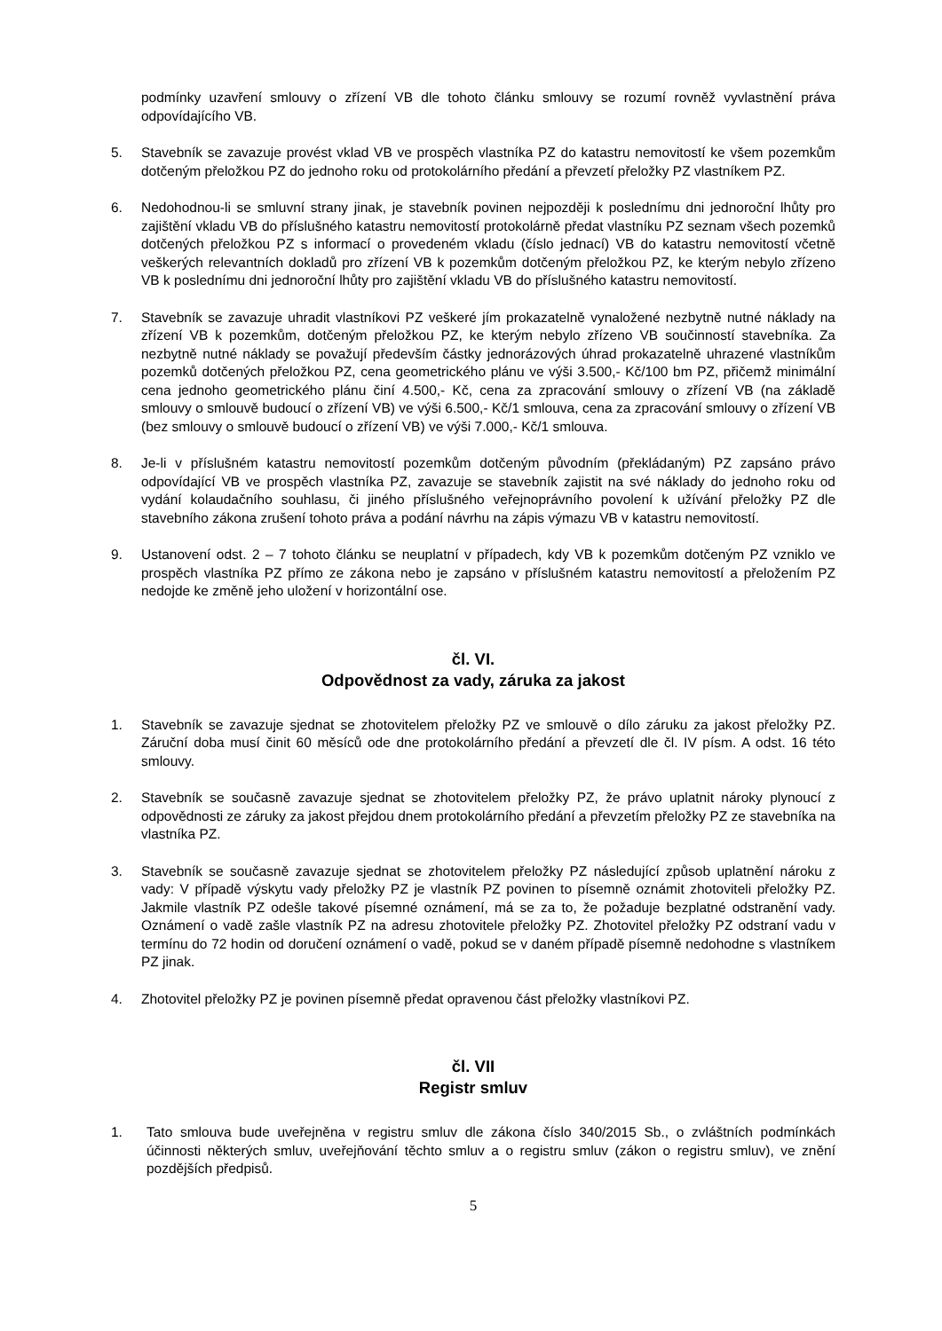podmínky uzavření smlouvy o zřízení VB dle tohoto článku smlouvy se rozumí rovněž vyvlastnění práva odpovídajícího VB.
5. Stavebník se zavazuje provést vklad VB ve prospěch vlastníka PZ do katastru nemovitostí ke všem pozemkům dotčeným přeložkou PZ do jednoho roku od protokolárního předání a převzetí přeložky PZ vlastníkem PZ.
6. Nedohodnou-li se smluvní strany jinak, je stavebník povinen nejpozději k poslednímu dni jednoroční lhůty pro zajištění vkladu VB do příslušného katastru nemovitostí protokolárně předat vlastníku PZ seznam všech pozemků dotčených přeložkou PZ s informací o provedeném vkladu (číslo jednací) VB do katastru nemovitostí včetně veškerých relevantních dokladů pro zřízení VB k pozemkům dotčeným přeložkou PZ, ke kterým nebylo zřízeno VB k poslednímu dni jednoroční lhůty pro zajištění vkladu VB do příslušného katastru nemovitostí.
7. Stavebník se zavazuje uhradit vlastníkovi PZ veškeré jím prokazatelně vynaložené nezbytně nutné náklady na zřízení VB k pozemkům, dotčeným přeložkou PZ, ke kterým nebylo zřízeno VB součinností stavebníka. Za nezbytně nutné náklady se považují především částky jednorázových úhrad prokazatelně uhrazené vlastníkům pozemků dotčených přeložkou PZ, cena geometrického plánu ve výši 3.500,- Kč/100 bm PZ, přičemž minimální cena jednoho geometrického plánu činí 4.500,- Kč, cena za zpracování smlouvy o zřízení VB (na základě smlouvy o smlouvě budoucí o zřízení VB) ve výši 6.500,- Kč/1 smlouva, cena za zpracování smlouvy o zřízení VB (bez smlouvy o smlouvě budoucí o zřízení VB) ve výši 7.000,- Kč/1 smlouva.
8. Je-li v příslušném katastru nemovitostí pozemkům dotčeným původním (překládaným) PZ zapsáno právo odpovídající VB ve prospěch vlastníka PZ, zavazuje se stavebník zajistit na své náklady do jednoho roku od vydání kolaudačního souhlasu, či jiného příslušného veřejnoprávního povolení k užívání přeložky PZ dle stavebního zákona zrušení tohoto práva a podání návrhu na zápis výmazu VB v katastru nemovitostí.
9. Ustanovení odst. 2 – 7 tohoto článku se neuplatní v případech, kdy VB k pozemkům dotčeným PZ vzniklo ve prospěch vlastníka PZ přímo ze zákona nebo je zapsáno v příslušném katastru nemovitostí a přeložením PZ nedojde ke změně jeho uložení v horizontální ose.
čl. VI.
Odpovědnost za vady, záruka za jakost
1. Stavebník se zavazuje sjednat se zhotovitelem přeložky PZ ve smlouvě o dílo záruku za jakost přeložky PZ. Záruční doba musí činit 60 měsíců ode dne protokolárního předání a převzetí dle čl. IV písm. A odst. 16 této smlouvy.
2. Stavebník se současně zavazuje sjednat se zhotovitelem přeložky PZ, že právo uplatnit nároky plynoucí z odpovědnosti ze záruky za jakost přejdou dnem protokolárního předání a převzetím přeložky PZ ze stavebníka na vlastníka PZ.
3. Stavebník se současně zavazuje sjednat se zhotovitelem přeložky PZ následující způsob uplatnění nároku z vady: V případě výskytu vady přeložky PZ je vlastník PZ povinen to písemně oznámit zhotoviteli přeložky PZ. Jakmile vlastník PZ odešle takové písemné oznámení, má se za to, že požaduje bezplatné odstranění vady. Oznámení o vadě zašle vlastník PZ na adresu zhotovitele přeložky PZ. Zhotovitel přeložky PZ odstraní vadu v termínu do 72 hodin od doručení oznámení o vadě, pokud se v daném případě písemně nedohodne s vlastníkem PZ jinak.
4. Zhotovitel přeložky PZ je povinen písemně předat opravenou část přeložky vlastníkovi PZ.
čl. VII
Registr smluv
1. Tato smlouva bude uveřejněna v registru smluv dle zákona číslo 340/2015 Sb., o zvláštních podmínkách účinnosti některých smluv, uveřejňování těchto smluv a o registru smluv (zákon o registru smluv), ve znění pozdějších předpisů.
5